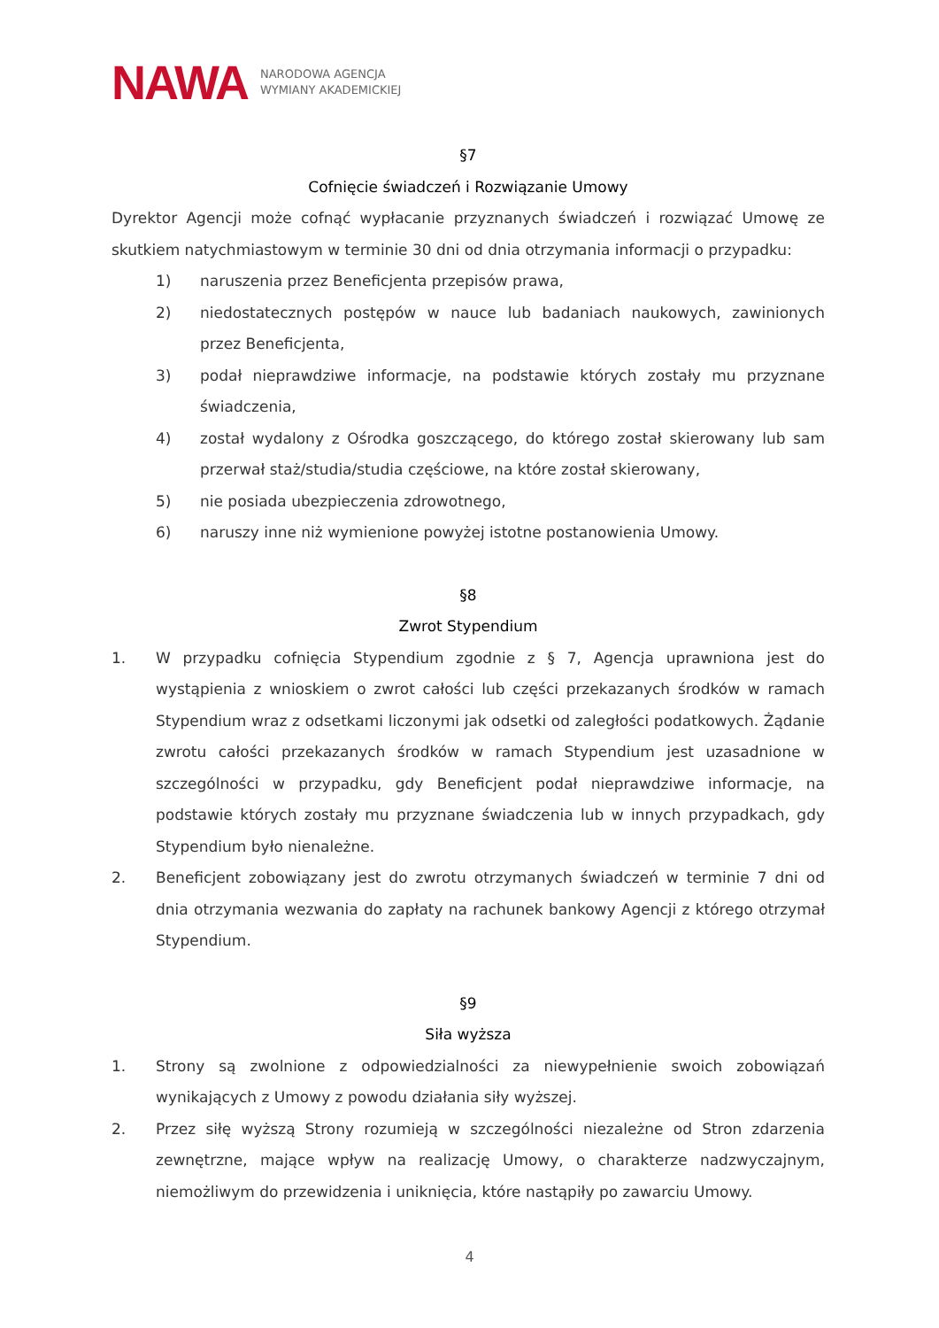NAWA NARODOWA AGENCJA
WYMIANY AKADEMICKIEJ
§7
Cofnięcie świadczeń i Rozwiązanie Umowy
Dyrektor Agencji może cofnąć wypłacanie przyznanych świadczeń i rozwiązać Umowę ze skutkiem natychmiastowym w terminie 30 dni od dnia otrzymania informacji o przypadku:
1) naruszenia przez Beneficjenta przepisów prawa,
2) niedostatecznych postępów w nauce lub badaniach naukowych, zawinionych przez Beneficjenta,
3) podał nieprawdziwe informacje, na podstawie których zostały mu przyznane świadczenia,
4) został wydalony z Ośrodka goszczącego, do którego został skierowany lub sam przerwał staż/studia/studia częściowe, na które został skierowany,
5) nie posiada ubezpieczenia zdrowotnego,
6) naruszy inne niż wymienione powyżej istotne postanowienia Umowy.
§8
Zwrot Stypendium
1. W przypadku cofnięcia Stypendium zgodnie z § 7, Agencja uprawniona jest do wystąpienia z wnioskiem o zwrot całości lub części przekazanych środków w ramach Stypendium wraz z odsetkami liczonymi jak odsetki od zaległości podatkowych. Żądanie zwrotu całości przekazanych środków w ramach Stypendium jest uzasadnione w szczególności w przypadku, gdy Beneficjent podał nieprawdziwe informacje, na podstawie których zostały mu przyznane świadczenia lub w innych przypadkach, gdy Stypendium było nienależne.
2. Beneficjent zobowiązany jest do zwrotu otrzymanych świadczeń w terminie 7 dni od dnia otrzymania wezwania do zapłaty na rachunek bankowy Agencji z którego otrzymał Stypendium.
§9
Siła wyższa
1. Strony są zwolnione z odpowiedzialności za niewypełnienie swoich zobowiązań wynikających z Umowy z powodu działania siły wyższej.
2. Przez siłę wyższą Strony rozumieją w szczególności niezależne od Stron zdarzenia zewnętrzne, mające wpływ na realizację Umowy, o charakterze nadzwyczajnym, niemożliwym do przewidzenia i uniknięcia, które nastąpiły po zawarciu Umowy.
4